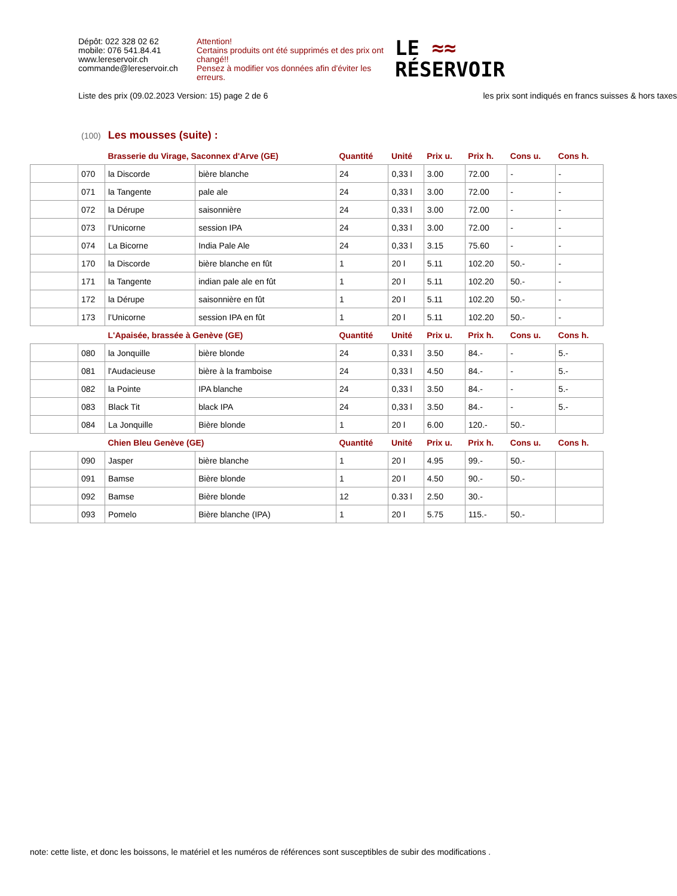Dépôt: 022 328 02 62
mobile: 076 541.84.41
www.lereservoir.ch
commande@lereservoir.ch
Attention!
Certains produits ont été supprimés et des prix ont changé!!
Pensez à modifier vos données afin d'éviter les erreurs.
LE ≈≈
RÉSERVOIR
Liste des prix (09.02.2023 Version: 15) page 2 de 6 les prix sont indiqués en francs suisses & hors taxes
(100) Les mousses (suite) :
| | | Brasserie du Virage, Saconnex d'Arve (GE) | | Quantité | Unité | Prix u. | Prix h. | Cons u. | Cons h. |
| --- | --- | --- | --- | --- | --- | --- | --- | --- | --- |
| | 070 | la Discorde | bière blanche | 24 | 0,33 l | 3.00 | 72.00 | - | - |
| | 071 | la Tangente | pale ale | 24 | 0,33 l | 3.00 | 72.00 | - | - |
| | 072 | la Dérupe | saisonnière | 24 | 0,33 l | 3.00 | 72.00 | - | - |
| | 073 | l’Unicorne | session IPA | 24 | 0,33 l | 3.00 | 72.00 | - | - |
| | 074 | La Bicorne | India Pale Ale | 24 | 0,33 l | 3.15 | 75.60 | - | - |
| | 170 | la Discorde | bière blanche en fût | 1 | 20 l | 5.11 | 102.20 | 50.- | - |
| | 171 | la Tangente | indian pale ale en fût | 1 | 20 l | 5.11 | 102.20 | 50.- | - |
| | 172 | la Dérupe | saisonnière en fût | 1 | 20 l | 5.11 | 102.20 | 50.- | - |
| | 173 | l’Unicorne | session IPA en fût | 1 | 20 l | 5.11 | 102.20 | 50.- | - |
| | | L'Apaisée, brassée à Genève (GE) | | Quantité | Unité | Prix u. | Prix h. | Cons u. | Cons h. |
| | 080 | la Jonquille | bière blonde | 24 | 0,33 l | 3.50 | 84.- | - | 5.- |
| | 081 | l'Audacieuse | bière à la framboise | 24 | 0,33 l | 4.50 | 84.- | - | 5.- |
| | 082 | la Pointe | IPA blanche | 24 | 0,33 l | 3.50 | 84.- | - | 5.- |
| | 083 | Black Tit | black IPA | 24 | 0,33 l | 3.50 | 84.- | - | 5.- |
| | 084 | La Jonquille | Bière blonde | 1 | 20 l | 6.00 | 120.- | 50.- | |
| | | Chien Bleu Genève (GE) | | Quantité | Unité | Prix u. | Prix h. | Cons u. | Cons h. |
| | 090 | Jasper | bière blanche | 1 | 20 l | 4.95 | 99.- | 50.- | |
| | 091 | Bamse | Bière blonde | 1 | 20 l | 4.50 | 90.- | 50.- | |
| | 092 | Bamse | Bière blonde | 12 | 0.33 l | 2.50 | 30.- | | |
| | 093 | Pomelo | Bière blanche (IPA) | 1 | 20 l | 5.75 | 115.- | 50.- | |
note: cette liste, et donc les boissons, le matériel et les numéros de références sont susceptibles de subir des modifications .